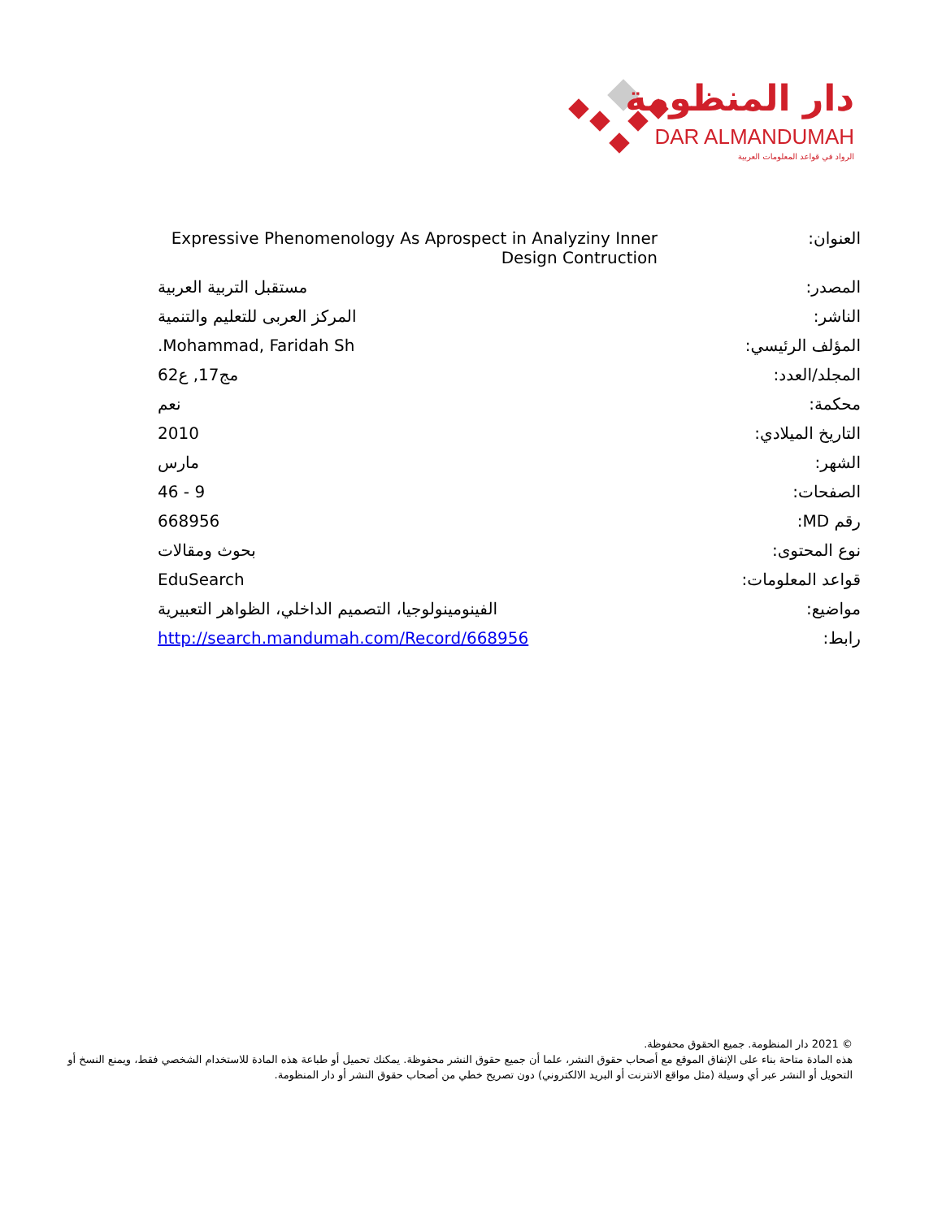دار المنظومة
DAR ALMANDUMAH
الرواد في قواعد المعلومات العربية
| العنوان: | Expressive Phenomenology As Aprospect in Analyziny Inner Design Contruction |
| المصدر: | مستقبل التربية العربية |
| الناشر: | المركز العربى للتعليم والتنمية |
| المؤلف الرئيسي: | Mohammad, Faridah Sh. |
| المجلد/العدد: | مج17, ع62 |
| محكمة: | نعم |
| التاريخ الميلادي: | 2010 |
| الشهر: | مارس |
| الصفحات: | 9 - 46 |
| رقم MD: | 668956 |
| نوع المحتوى: | بحوث ومقالات |
| قواعد المعلومات: | EduSearch |
| مواضيع: | الفينومينولوجيا، التصميم الداخلي، الظواهر التعبيرية |
| رابط: | http://search.mandumah.com/Record/668956 |
© 2021 دار المنظومة. جميع الحقوق محفوظة.
هذه المادة متاحة بناء على الإتفاق الموقع مع أصحاب حقوق النشر، علما أن جميع حقوق النشر محفوظة. يمكنك تحميل أو طباعة هذه المادة للاستخدام الشخصي فقط، ويمنع النسخ أو التحويل أو النشر عبر أي وسيلة (مثل مواقع الانترنت أو البريد الالكتروني) دون تصريح خطي من أصحاب حقوق النشر أو دار المنظومة.